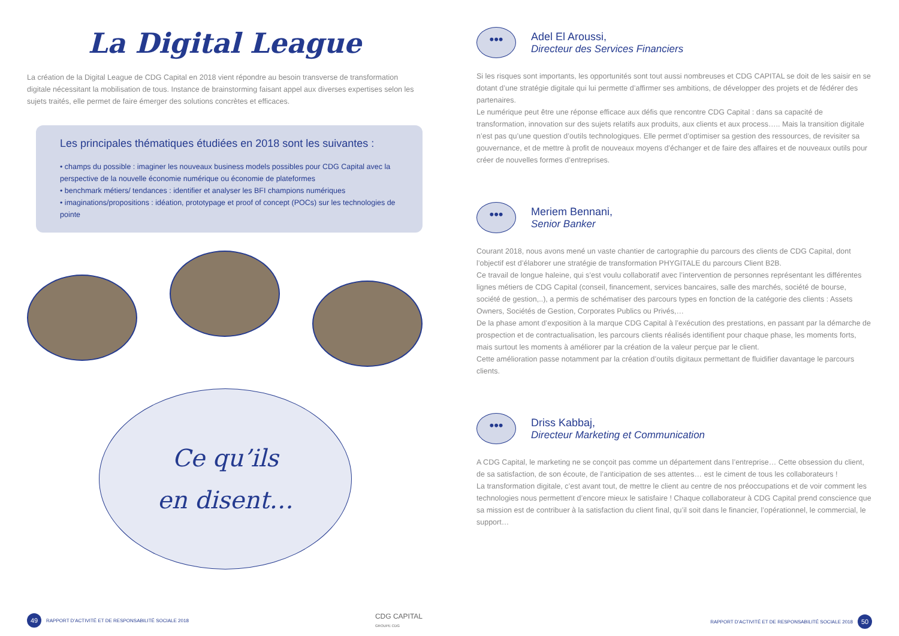La Digital League
La création de la Digital League de CDG Capital en 2018 vient répondre au besoin transverse de transformation digitale nécessitant la mobilisation de tous. Instance de brainstorming faisant appel aux diverses expertises selon les sujets traités, elle permet de faire émerger des solutions concrètes et efficaces.
Les principales thématiques étudiées en 2018 sont les suivantes :
• champs du possible : imaginer les nouveaux business models possibles pour CDG Capital avec la perspective de la nouvelle économie numérique ou économie de plateformes
• benchmark métiers/ tendances : identifier et analyser les BFI champions numériques
• imaginations/propositions : idéation, prototypage et proof of concept (POCs) sur les technologies de pointe
Ce qu’ils
en disent…
49 RAPPORT D’ACTIVITÉ ET DE RESPONSABILITÉ SOCIALE 2018 CDG CAPITAL
GROUPE CDG
•••
Adel El Aroussi,
Directeur des Services Financiers
Si les risques sont importants, les opportunités sont tout aussi nombreuses et CDG CAPITAL se doit de les saisir en se dotant d’une stratégie digitale qui lui permette d’affirmer ses ambitions, de développer des projets et de fédérer des partenaires.
Le numérique peut être une réponse efficace aux défis que rencontre CDG Capital : dans sa capacité de transformation, innovation sur des sujets relatifs aux produits, aux clients et aux process….. Mais la transition digitale n’est pas qu’une question d’outils technologiques. Elle permet d’optimiser sa gestion des ressources, de revisiter sa gouvernance, et de mettre à profit de nouveaux moyens d’échanger et de faire des affaires et de nouveaux outils pour créer de nouvelles formes d’entreprises.
•••
Meriem Bennani,
Senior Banker
Courant 2018, nous avons mené un vaste chantier de cartographie du parcours des clients de CDG Capital, dont l’objectif est d’élaborer une stratégie de transformation PHYGITALE du parcours Client B2B.
Ce travail de longue haleine, qui s’est voulu collaboratif avec l’intervention de personnes représentant les différentes lignes métiers de CDG Capital (conseil, financement, services bancaires, salle des marchés, société de bourse, société de gestion,..), a permis de schématiser des parcours types en fonction de la catégorie des clients : Assets Owners, Sociétés de Gestion, Corporates Publics ou Privés,…
De la phase amont d’exposition à la marque CDG Capital à l’exécution des prestations, en passant par la démarche de prospection et de contractualisation, les parcours clients réalisés identifient pour chaque phase, les moments forts, mais surtout les moments à améliorer par la création de la valeur perçue par le client.
Cette amélioration passe notamment par la création d’outils digitaux permettant de fluidifier davantage le parcours clients.
•••
Driss Kabbaj,
Directeur Marketing et Communication
A CDG Capital, le marketing ne se conçoit pas comme un département dans l’entreprise… Cette obsession du client, de sa satisfaction, de son écoute, de l’anticipation de ses attentes… est le ciment de tous les collaborateurs !
La transformation digitale, c’est avant tout, de mettre le client au centre de nos préoccupations et de voir comment les technologies nous permettent d’encore mieux le satisfaire ! Chaque collaborateur à CDG Capital prend conscience que sa mission est de contribuer à la satisfaction du client final, qu’il soit dans le financier, l’opérationnel, le commercial, le support…
RAPPORT D’ACTIVITÉ ET DE RESPONSABILITÉ SOCIALE 2018 50